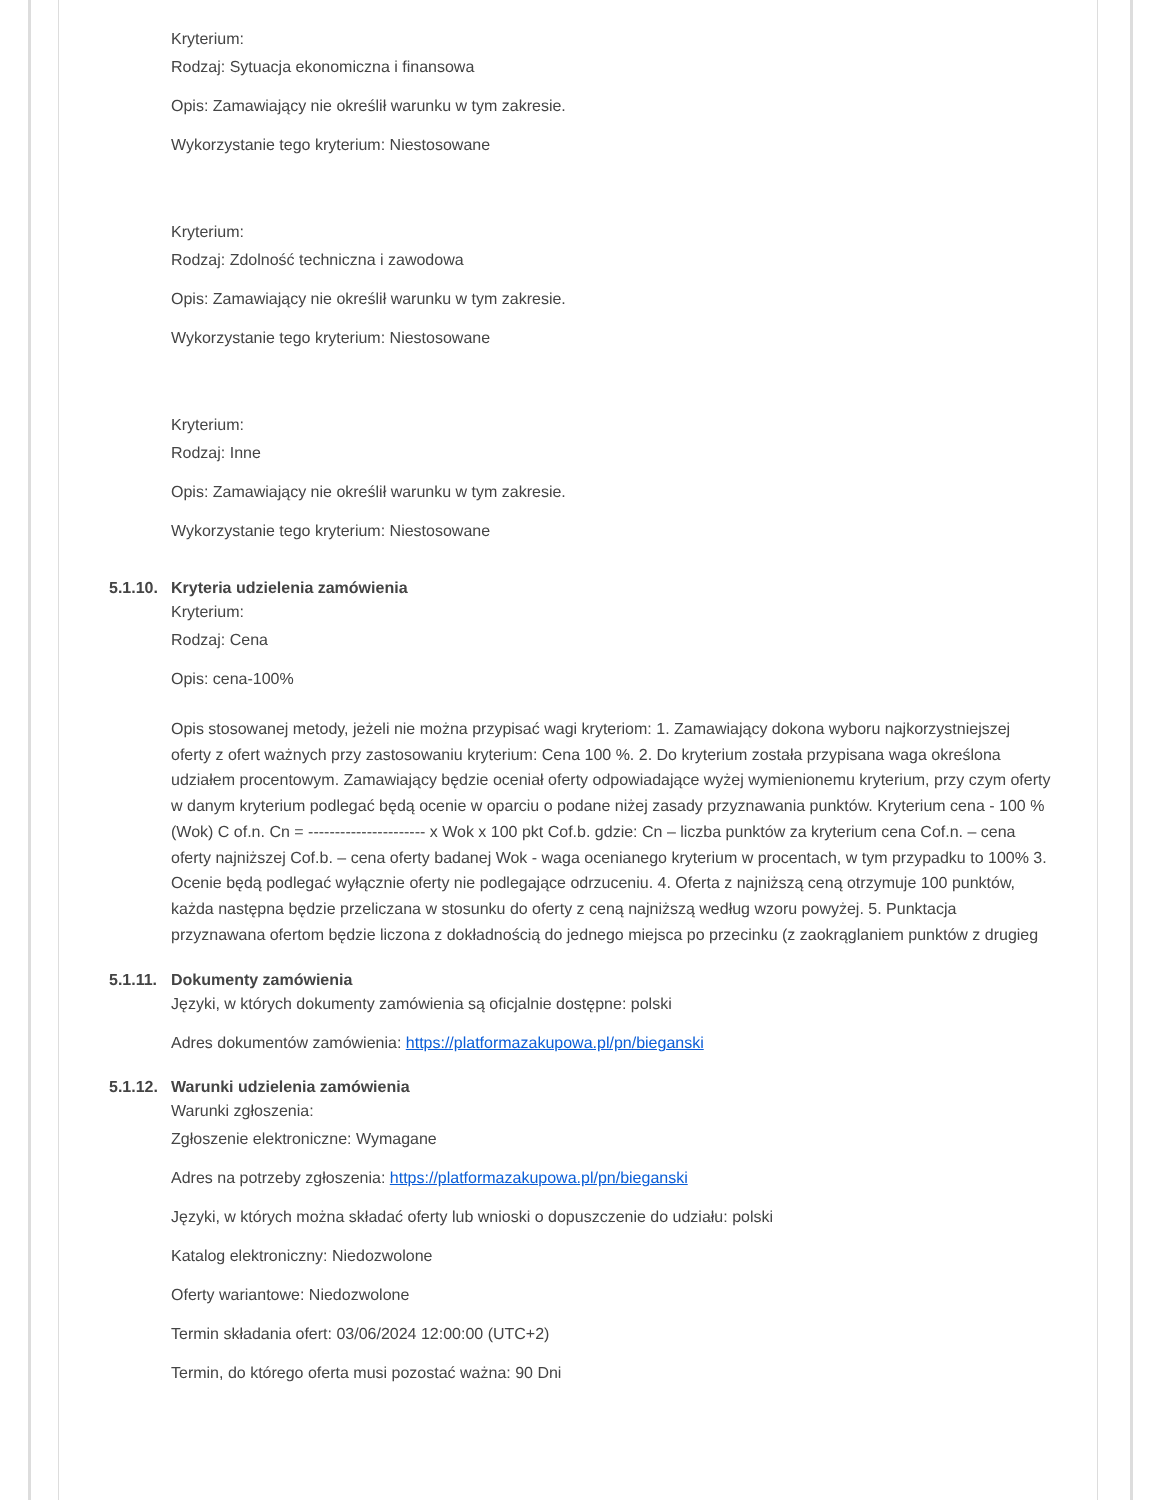Kryterium:
Rodzaj: Sytuacja ekonomiczna i finansowa
Opis: Zamawiający nie określił warunku w tym zakresie.
Wykorzystanie tego kryterium: Niestosowane
Kryterium:
Rodzaj: Zdolność techniczna i zawodowa
Opis: Zamawiający nie określił warunku w tym zakresie.
Wykorzystanie tego kryterium: Niestosowane
Kryterium:
Rodzaj: Inne
Opis: Zamawiający nie określił warunku w tym zakresie.
Wykorzystanie tego kryterium: Niestosowane
5.1.10. Kryteria udzielenia zamówienia
Kryterium:
Rodzaj: Cena
Opis: cena-100%
Opis stosowanej metody, jeżeli nie można przypisać wagi kryteriom: 1. Zamawiający dokona wyboru najkorzystniejszej oferty z ofert ważnych przy zastosowaniu kryterium: Cena 100 %. 2. Do kryterium została przypisana waga określona udziałem procentowym. Zamawiający będzie oceniał oferty odpowiadające wyżej wymienionemu kryterium, przy czym oferty w danym kryterium podlegać będą ocenie w oparciu o podane niżej zasady przyznawania punktów. Kryterium cena - 100 % (Wok) C of.n. Cn = ---------------------- x Wok x 100 pkt Cof.b. gdzie: Cn – liczba punktów za kryterium cena Cof.n. – cena oferty najniższej Cof.b. – cena oferty badanej Wok - waga ocenianego kryterium w procentach, w tym przypadku to 100% 3. Ocenie będą podlegać wyłącznie oferty nie podlegające odrzuceniu. 4. Oferta z najniższą ceną otrzymuje 100 punktów, każda następna będzie przeliczana w stosunku do oferty z ceną najniższą według wzoru powyżej. 5. Punktacja przyznawana ofertom będzie liczona z dokładnością do jednego miejsca po przecinku (z zaokrąglaniem punktów z drugieg
5.1.11. Dokumenty zamówienia
Języki, w których dokumenty zamówienia są oficjalnie dostępne: polski
Adres dokumentów zamówienia: https://platformazakupowa.pl/pn/bieganski
5.1.12. Warunki udzielenia zamówienia
Warunki zgłoszenia:
Zgłoszenie elektroniczne: Wymagane
Adres na potrzeby zgłoszenia: https://platformazakupowa.pl/pn/bieganski
Języki, w których można składać oferty lub wnioski o dopuszczenie do udziału: polski
Katalog elektroniczny: Niedozwolone
Oferty wariantowe: Niedozwolone
Termin składania ofert: 03/06/2024 12:00:00 (UTC+2)
Termin, do którego oferta musi pozostać ważna: 90 Dni